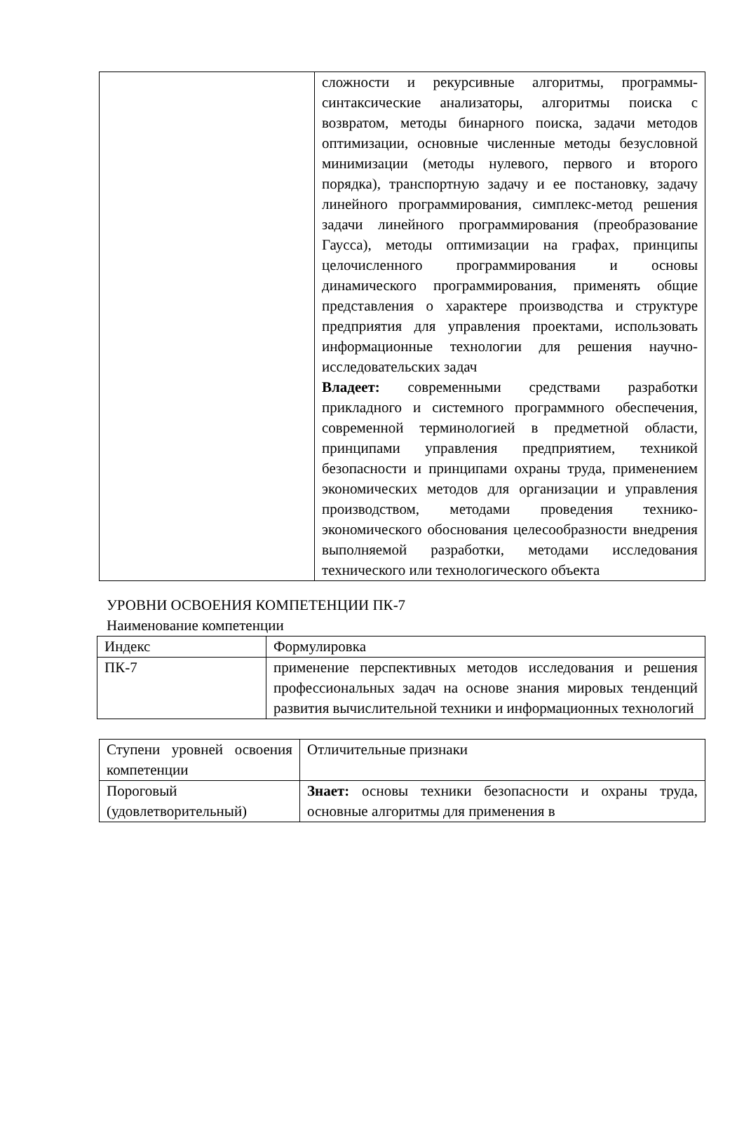| | сложности и рекурсивные алгоритмы, программы-синтаксические анализаторы, алгоритмы поиска с возвратом, методы бинарного поиска, задачи методов оптимизации, основные численные методы безусловной минимизации (методы нулевого, первого и второго порядка), транспортную задачу и ее постановку, задачу линейного программирования, симплекс-метод решения задачи линейного программирования (преобразование Гаусса), методы оптимизации на графах, принципы целочисленного программирования и основы динамического программирования, применять общие представления о характере производства и структуре предприятия для управления проектами, использовать информационные технологии для решения научно-исследовательских задач Владеет: современными средствами разработки прикладного и системного программного обеспечения, современной терминологией в предметной области, принципами управления предприятием, техникой безопасности и принципами охраны труда, применением экономических методов для организации и управления производством, методами проведения технико-экономического обоснования целесообразности внедрения выполняемой разработки, методами исследования технического или технологического объекта |
УРОВНИ ОСВОЕНИЯ КОМПЕТЕНЦИИ ПК-7
Наименование компетенции
| Индекс | Формулировка |
| ПК-7 | применение перспективных методов исследования и решения профессиональных задач на основе знания мировых тенденций развития вычислительной техники и информационных технологий |
| Ступени уровней освоения компетенции | Отличительные признаки |
| Пороговый (удовлетворительный) | Знает: основы техники безопасности и охраны труда, основные алгоритмы для применения в |